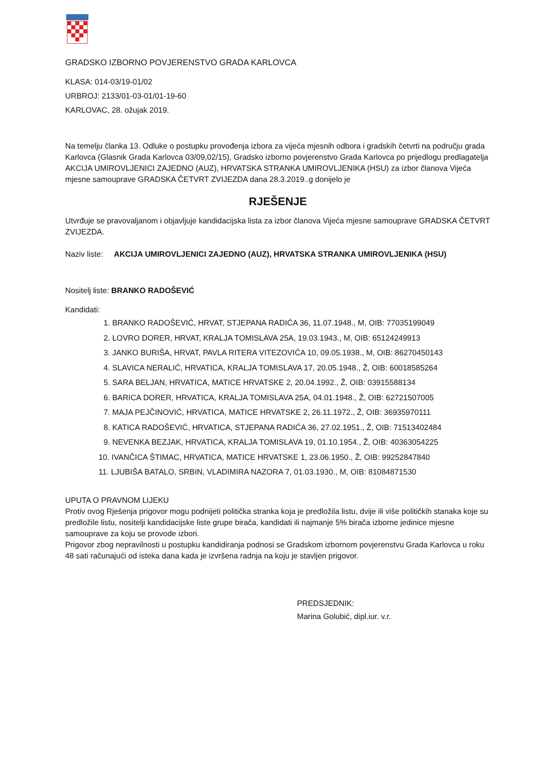GRADSKO IZBORNO POVJERENSTVO GRADA KARLOVCA
KLASA: 014-03/19-01/02
URBROJ: 2133/01-03-01/01-19-60
KARLOVAC, 28. ožujak 2019.
Na temelju članka 13. Odluke o postupku provođenja izbora za vijeća mjesnih odbora i gradskih četvrti na području grada Karlovca (Glasnik Grada Karlovca 03/09,02/15), Gradsko izborno povjerenstvo Grada Karlovca po prijedlogu predlagatelja AKCIJA UMIROVLJENICI ZAJEDNO (AUZ), HRVATSKA STRANKA UMIROVLJENIKA (HSU) za izbor članova Vijeća mjesne samouprave GRADSKA ČETVRT ZVIJEZDA dana 28.3.2019..g donijelo je
RJEŠENJE
Utvrđuje se pravovaljanom i objavljuje kandidacijska lista za izbor članova Vijeća mjesne samouprave GRADSKA ČETVRT ZVIJEZDA.
Naziv liste: AKCIJA UMIROVLJENICI ZAJEDNO (AUZ), HRVATSKA STRANKA UMIROVLJENIKA (HSU)
Nositelj liste: BRANKO RADOŠEVIĆ
Kandidati:
1. BRANKO RADOŠEVIĆ, HRVAT, STJEPANA RADIĆA 36, 11.07.1948., M, OIB: 77035199049
2. LOVRO DORER, HRVAT, KRALJA TOMISLAVA 25A, 19.03.1943., M, OIB: 65124249913
3. JANKO BURIŠA, HRVAT, PAVLA RITERA VITEZOVIĆA 10, 09.05.1938., M, OIB: 86270450143
4. SLAVICA NERALIĆ, HRVATICA, KRALJA TOMISLAVA 17, 20.05.1948., Ž, OIB: 60018585264
5. SARA BELJAN, HRVATICA, MATICE HRVATSKE 2, 20.04.1992., Ž, OIB: 03915588134
6. BARICA DORER, HRVATICA, KRALJA TOMISLAVA 25A, 04.01.1948., Ž, OIB: 62721507005
7. MAJA PEJČINOVIĆ, HRVATICA, MATICE HRVATSKE 2, 26.11.1972., Ž, OIB: 36935970111
8. KATICA RADOŠEVIĆ, HRVATICA, STJEPANA RADIĆA 36, 27.02.1951., Ž, OIB: 71513402484
9. NEVENKA BEZJAK, HRVATICA, KRALJA TOMISLAVA 19, 01.10.1954., Ž, OIB: 40363054225
10. IVANČICA ŠTIMAC, HRVATICA, MATICE HRVATSKE 1, 23.06.1950., Ž, OIB: 99252847840
11. LJUBIŠA BATALO, SRBIN, VLADIMIRA NAZORA 7, 01.03.1930., M, OIB: 81084871530
UPUTA O PRAVNOM LIJEKU
Protiv ovog Rješenja prigovor mogu podnijeti politička stranka koja je predložila listu, dvije ili više političkih stanaka koje su predložile listu, nositelji kandidacijske liste grupe birača, kandidati ili najmanje 5% birača izborne jedinice mjesne samouprave za koju se provode izbori.
Prigovor zbog nepravilnosti u postupku kandidiranja podnosi se Gradskom izbornom povjerenstvu Grada Karlovca u roku 48 sati računajući od isteka dana kada je izvršena radnja na koju je stavljen prigovor.
PREDSJEDNIK:
Marina Golubić, dipl.iur. v.r.